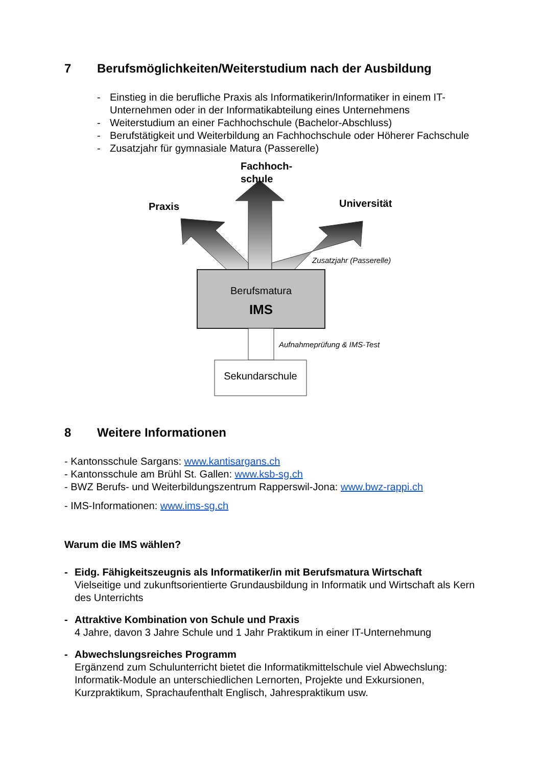7 Berufsmöglichkeiten/Weiterstudium nach der Ausbildung
- Einstieg in die berufliche Praxis als Informatikerin/Informatiker in einem IT-Unternehmen oder in der Informatikabteilung eines Unternehmens
- Weiterstudium an einer Fachhochschule (Bachelor-Abschluss)
- Berufstätigkeit und Weiterbildung an Fachhochschule oder Höherer Fachschule
- Zusatzjahr für gymnasiale Matura (Passerelle)
Fachhoch-
schule
Praxis Universität
Zusatzjahr (Passerelle)
Berufsmatura
IMS
Aufnahmeprüfung & IMS-Test
Sekundarschule
8 Weitere Informationen
- Kantonsschule Sargans: www.kantisargans.ch
- Kantonsschule am Brühl St. Gallen: www.ksb-sg.ch
- BWZ Berufs- und Weiterbildungszentrum Rapperswil-Jona: www.bwz-rappi.ch
- IMS-Informationen: www.ims-sg.ch
Warum die IMS wählen?
- Eidg. Fähigkeitszeugnis als Informatiker/in mit Berufsmatura Wirtschaft
Vielseitige und zukunftsorientierte Grundausbildung in Informatik und Wirtschaft als Kern des Unterrichts
- Attraktive Kombination von Schule und Praxis
4 Jahre, davon 3 Jahre Schule und 1 Jahr Praktikum in einer IT-Unternehmung
- Abwechslungsreiches Programm
Ergänzend zum Schulunterricht bietet die Informatikmittelschule viel Abwechslung: Informatik-Module an unterschiedlichen Lernorten, Projekte und Exkursionen, Kurzpraktikum, Sprachaufenthalt Englisch, Jahrespraktikum usw.